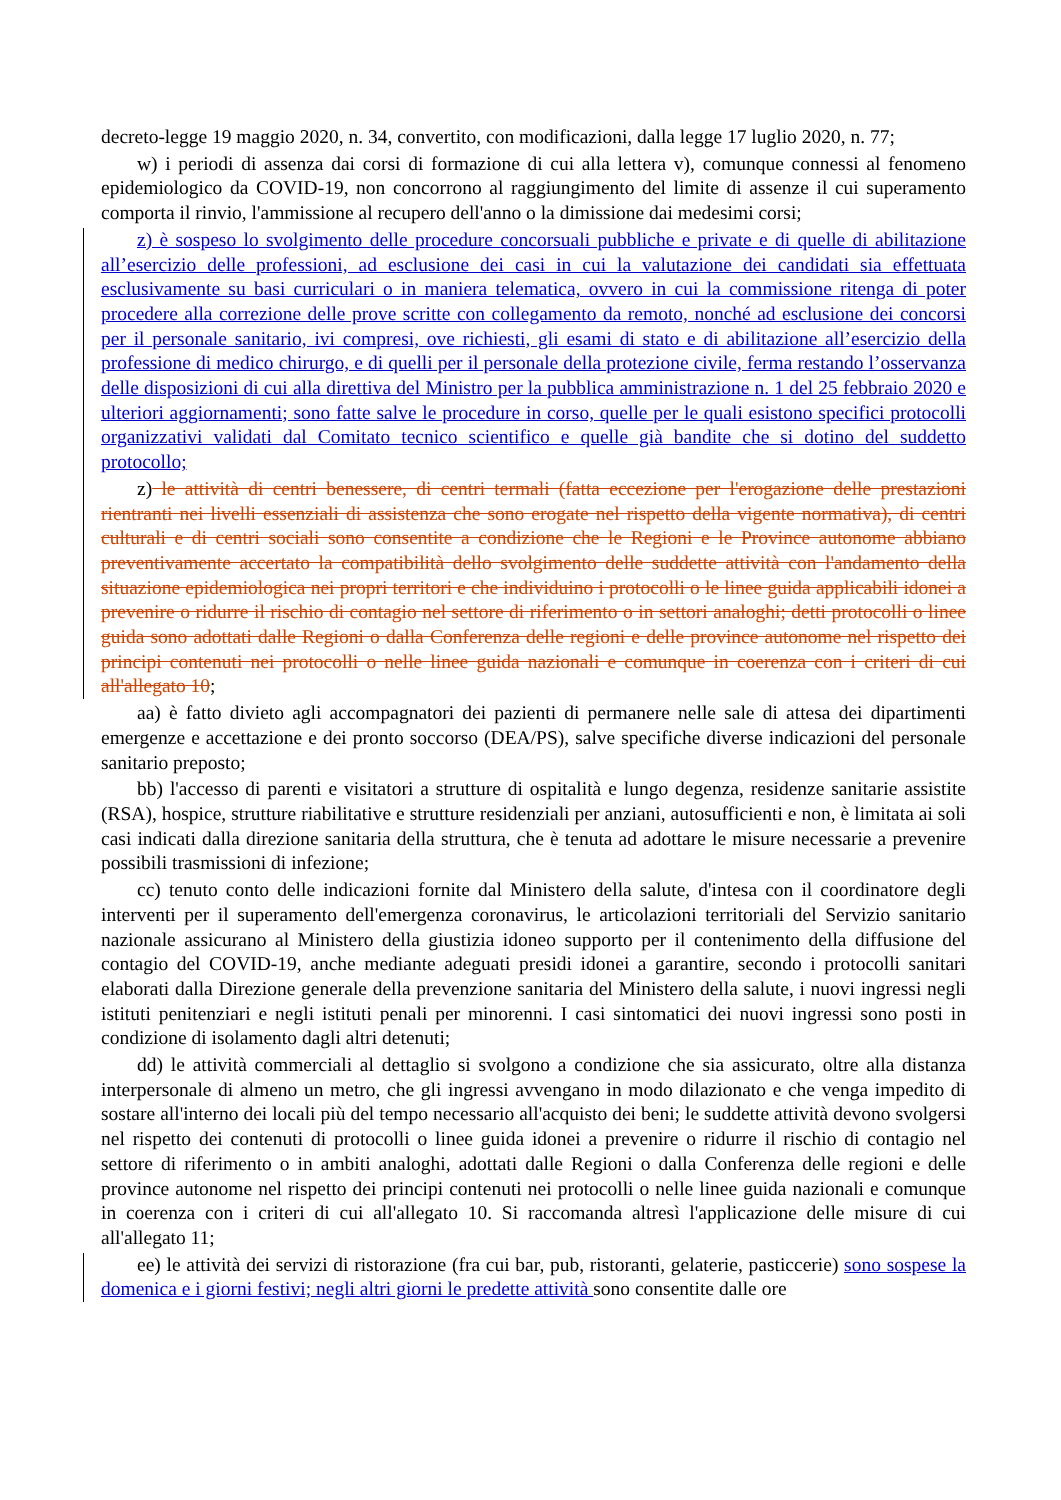decreto-legge 19 maggio 2020, n. 34, convertito, con modificazioni, dalla legge 17 luglio 2020, n. 77;
w) i periodi di assenza dai corsi di formazione di cui alla lettera v), comunque connessi al fenomeno epidemiologico da COVID-19, non concorrono al raggiungimento del limite di assenze il cui superamento comporta il rinvio, l'ammissione al recupero dell'anno o la dimissione dai medesimi corsi;
z) è sospeso lo svolgimento delle procedure concorsuali pubbliche e private e di quelle di abilitazione all’esercizio delle professioni, ad esclusione dei casi in cui la valutazione dei candidati sia effettuata esclusivamente su basi curriculari o in maniera telematica, ovvero in cui la commissione ritenga di poter procedere alla correzione delle prove scritte con collegamento da remoto, nonché ad esclusione dei concorsi per il personale sanitario, ivi compresi, ove richiesti, gli esami di stato e di abilitazione all’esercizio della professione di medico chirurgo, e di quelli per il personale della protezione civile, ferma restando l’osservanza delle disposizioni di cui alla direttiva del Ministro per la pubblica amministrazione n. 1 del 25 febbraio 2020 e ulteriori aggiornamenti; sono fatte salve le procedure in corso, quelle per le quali esistono specifici protocolli organizzativi validati dal Comitato tecnico scientifico e quelle già bandite che si dotino del suddetto protocollo;
z) le attività di centri benessere, di centri termali (fatta eccezione per l'erogazione delle prestazioni rientranti nei livelli essenziali di assistenza che sono erogate nel rispetto della vigente normativa), di centri culturali e di centri sociali sono consentite a condizione che le Regioni e le Province autonome abbiano preventivamente accertato la compatibilità dello svolgimento delle suddette attività con l'andamento della situazione epidemiologica nei propri territori e che individuino i protocolli o le linee guida applicabili idonei a prevenire o ridurre il rischio di contagio nel settore di riferimento o in settori analoghi; detti protocolli o linee guida sono adottati dalle Regioni o dalla Conferenza delle regioni e delle province autonome nel rispetto dei principi contenuti nei protocolli o nelle linee guida nazionali e comunque in coerenza con i criteri di cui all'allegato 10;
aa) è fatto divieto agli accompagnatori dei pazienti di permanere nelle sale di attesa dei dipartimenti emergenze e accettazione e dei pronto soccorso (DEA/PS), salve specifiche diverse indicazioni del personale sanitario preposto;
bb) l'accesso di parenti e visitatori a strutture di ospitalità e lungo degenza, residenze sanitarie assistite (RSA), hospice, strutture riabilitative e strutture residenziali per anziani, autosufficienti e non, è limitata ai soli casi indicati dalla direzione sanitaria della struttura, che è tenuta ad adottare le misure necessarie a prevenire possibili trasmissioni di infezione;
cc) tenuto conto delle indicazioni fornite dal Ministero della salute, d'intesa con il coordinatore degli interventi per il superamento dell'emergenza coronavirus, le articolazioni territoriali del Servizio sanitario nazionale assicurano al Ministero della giustizia idoneo supporto per il contenimento della diffusione del contagio del COVID-19, anche mediante adeguati presidi idonei a garantire, secondo i protocolli sanitari elaborati dalla Direzione generale della prevenzione sanitaria del Ministero della salute, i nuovi ingressi negli istituti penitenziari e negli istituti penali per minorenni. I casi sintomatici dei nuovi ingressi sono posti in condizione di isolamento dagli altri detenuti;
dd) le attività commerciali al dettaglio si svolgono a condizione che sia assicurato, oltre alla distanza interpersonale di almeno un metro, che gli ingressi avvengano in modo dilazionato e che venga impedito di sostare all'interno dei locali più del tempo necessario all'acquisto dei beni; le suddette attività devono svolgersi nel rispetto dei contenuti di protocolli o linee guida idonei a prevenire o ridurre il rischio di contagio nel settore di riferimento o in ambiti analoghi, adottati dalle Regioni o dalla Conferenza delle regioni e delle province autonome nel rispetto dei principi contenuti nei protocolli o nelle linee guida nazionali e comunque in coerenza con i criteri di cui all'allegato 10. Si raccomanda altresì l'applicazione delle misure di cui all'allegato 11;
ee) le attività dei servizi di ristorazione (fra cui bar, pub, ristoranti, gelaterie, pasticcerie) sono sospese la domenica e i giorni festivi; negli altri giorni le predette attività sono consentite dalle ore